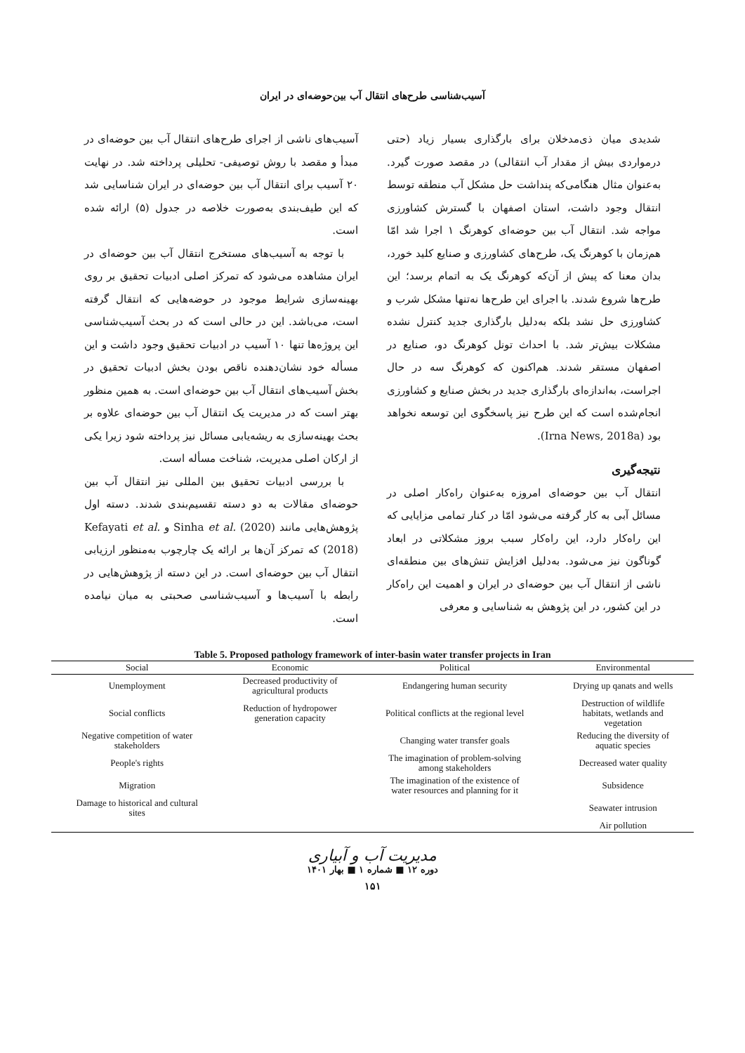آسیب‌شناسی طرح‌های انتقال آب بین‌حوضه‌ای در ایران
شدیدی میان ذی‌مدخلان برای بارگذاری بسیار زیاد (حتی درمواردی بیش از مقدار آب انتقالی) در مقصد صورت گیرد. به‌عنوان مثال هنگامی‌که پنداشت حل مشکل آب منطقه توسط انتقال وجود داشت، استان اصفهان با گسترش کشاورزی مواجه شد. انتقال آب بین حوضه‌ای کوهرنگ ۱ اجرا شد امّا هم‌زمان با کوهرنگ یک، طرح‌های کشاورزی و صنایع کلید خورد، بدان معنا که پیش از آن‌که کوهرنگ یک به اتمام برسد؛ این طرح‌ها شروع شدند. با اجرای این طرح‌ها نه‌تنها مشکل شرب و کشاورزی حل نشد بلکه به‌دلیل بارگذاری جدید کنترل نشده مشکلات بیش‌تر شد. با احداث تونل کوهرنگ دو، صنایع در اصفهان مستقر شدند. هم‌اکنون که کوهرنگ سه در حال اجراست، به‌اندازه‌ای بارگذاری جدید در بخش صنایع و کشاورزی انجام‌شده است که این طرح نیز پاسخگوی این توسعه نخواهد بود (Irna News, 2018a).
نتیجه‌گیری
انتقال آب بین حوضه‌ای امروزه به‌عنوان راه‌کار اصلی در مسائل آبی به کار گرفته می‌شود امّا در کنار تمامی مزایایی که این راه‌کار دارد، این راه‌کار سبب بروز مشکلاتی در ابعاد گوناگون نیز می‌شود. به‌دلیل افزایش تنش‌های بین منطقه‌ای ناشی از انتقال آب بین حوضه‌ای در ایران و اهمیت این راه‌کار در این کشور، در این پژوهش به شناسایی و معرفی
آسیب‌های ناشی از اجرای طرح‌های انتقال آب بین حوضه‌ای در مبدأ و مقصد با روش توصیفی- تحلیلی پرداخته شد. در نهایت ۲۰ آسیب برای انتقال آب بین حوضه‌ای در ایران شناسایی شد که این طیف‌بندی به‌صورت خلاصه در جدول (۵) ارائه شده است.
با توجه به آسیب‌های مستخرج انتقال آب بین حوضه‌ای در ایران مشاهده می‌شود که تمرکز اصلی ادبیات تحقیق بر روی بهینه‌سازی شرایط موجود در حوضه‌هایی که انتقال گرفته است، می‌باشد. این در حالی است که در بحث آسیب‌شناسی این پروژه‌ها تنها ۱۰ آسیب در ادبیات تحقیق وجود داشت و این مسأله خود نشان‌دهنده ناقص بودن بخش ادبیات تحقیق در بخش آسیب‌های انتقال آب بین حوضه‌ای است. به همین منظور بهتر است که در مدیریت یک انتقال آب بین حوضه‌ای علاوه بر بحث بهینه‌سازی به ریشه‌یابی مسائل نیز پرداخته شود زیرا یکی از ارکان اصلی مدیریت، شناخت مسأله است.
با بررسی ادبیات تحقیق بین المللی نیز انتقال آب بین حوضه‌ای مقالات به دو دسته تقسیم‌بندی شدند. دسته اول پژوهش‌هایی مانند Sinha et al. (2020) و Kefayati et al. (2018) که تمرکز آن‌ها بر ارائه یک چارچوب به‌منظور ارزیابی انتقال آب بین حوضه‌ای است. در این دسته از پژوهش‌هایی در رابطه با آسیب‌ها و آسیب‌شناسی صحبتی به میان نیامده است.
Table 5. Proposed pathology framework of inter-basin water transfer projects in Iran
| Social | Economic | Political | Environmental |
| --- | --- | --- | --- |
| Unemployment | Decreased productivity of agricultural products | Endangering human security | Drying up qanats and wells |
| Social conflicts | Reduction of hydropower generation capacity | Political conflicts at the regional level | Destruction of wildlife habitats, wetlands and vegetation |
| Negative competition of water stakeholders | | Changing water transfer goals | Reducing the diversity of aquatic species |
| People's rights | | The imagination of problem-solving among stakeholders | Decreased water quality |
| Migration | | The imagination of the existence of water resources and planning for it | Subsidence |
| Damage to historical and cultural sites | | | Seawater intrusion |
| | | | Air pollution |
مدیریت آب و آبیاری
دوره ۱۲ ■ شماره ۱ ■ بهار ۱۴۰۱
۱۵۱